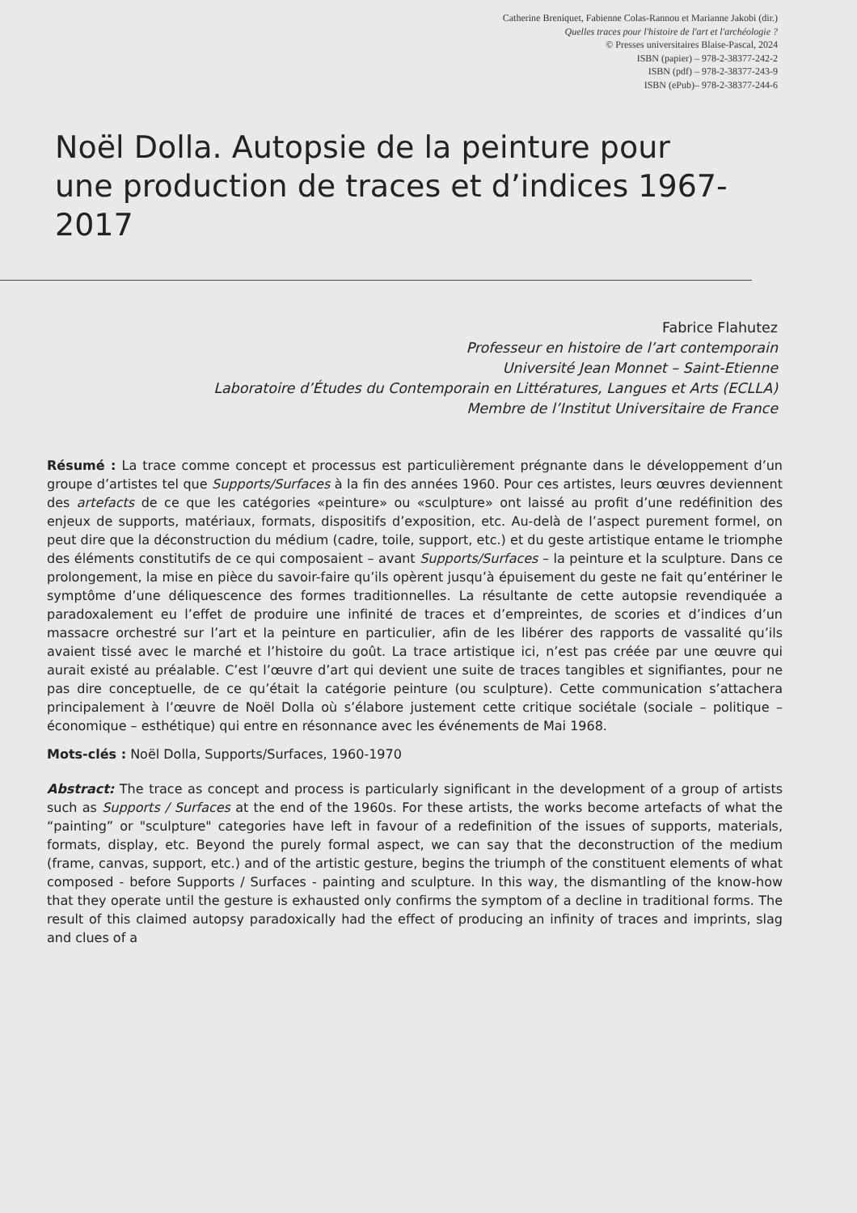Catherine Breniquet, Fabienne Colas-Rannou et Marianne Jakobi (dir.)
Quelles traces pour l'histoire de l'art et l'archéologie ?
© Presses universitaires Blaise-Pascal, 2024
ISBN (papier) – 978-2-38377-242-2
ISBN (pdf) – 978-2-38377-243-9
ISBN (ePub)– 978-2-38377-244-6
Noël Dolla. Autopsie de la peinture pour une production de traces et d’indices 1967-2017
Fabrice Flahutez
Professeur en histoire de l’art contemporain
Université Jean Monnet – Saint-Etienne
Laboratoire d’Études du Contemporain en Littératures, Langues et Arts (ECLLA)
Membre de l’Institut Universitaire de France
Résumé : La trace comme concept et processus est particulièrement prégnante dans le développement d’un groupe d’artistes tel que Supports/Surfaces à la fin des années 1960. Pour ces artistes, leurs œuvres deviennent des artefacts de ce que les catégories «peinture» ou «sculpture» ont laissé au profit d’une redéfinition des enjeux de supports, matériaux, formats, dispositifs d’exposition, etc. Au-delà de l’aspect purement formel, on peut dire que la déconstruction du médium (cadre, toile, support, etc.) et du geste artistique entame le triomphe des éléments constitutifs de ce qui composaient – avant Supports/Surfaces – la peinture et la sculpture. Dans ce prolongement, la mise en pièce du savoir-faire qu’ils opèrent jusqu’à épuisement du geste ne fait qu’entériner le symptôme d’une déliquescence des formes traditionnelles. La résultante de cette autopsie revendiquée a paradoxalement eu l’effet de produire une infinité de traces et d’empreintes, de scories et d’indices d’un massacre orchestré sur l’art et la peinture en particulier, afin de les libérer des rapports de vassalité qu’ils avaient tissé avec le marché et l’histoire du goût. La trace artistique ici, n’est pas créée par une œuvre qui aurait existé au préalable. C’est l’œuvre d’art qui devient une suite de traces tangibles et signifiantes, pour ne pas dire conceptuelle, de ce qu’était la catégorie peinture (ou sculpture). Cette communication s’attachera principalement à l’œuvre de Noël Dolla où s’élabore justement cette critique sociétale (sociale – politique – économique – esthétique) qui entre en résonnance avec les événements de Mai 1968.
Mots-clés : Noël Dolla, Supports/Surfaces, 1960-1970
Abstract: The trace as concept and process is particularly significant in the development of a group of artists such as Supports / Surfaces at the end of the 1960s. For these artists, the works become artefacts of what the “painting” or "sculpture" categories have left in favour of a redefinition of the issues of supports, materials, formats, display, etc. Beyond the purely formal aspect, we can say that the deconstruction of the medium (frame, canvas, support, etc.) and of the artistic gesture, begins the triumph of the constituent elements of what composed - before Supports / Surfaces - painting and sculpture. In this way, the dismantling of the know-how that they operate until the gesture is exhausted only confirms the symptom of a decline in traditional forms. The result of this claimed autopsy paradoxically had the effect of producing an infinity of traces and imprints, slag and clues of a